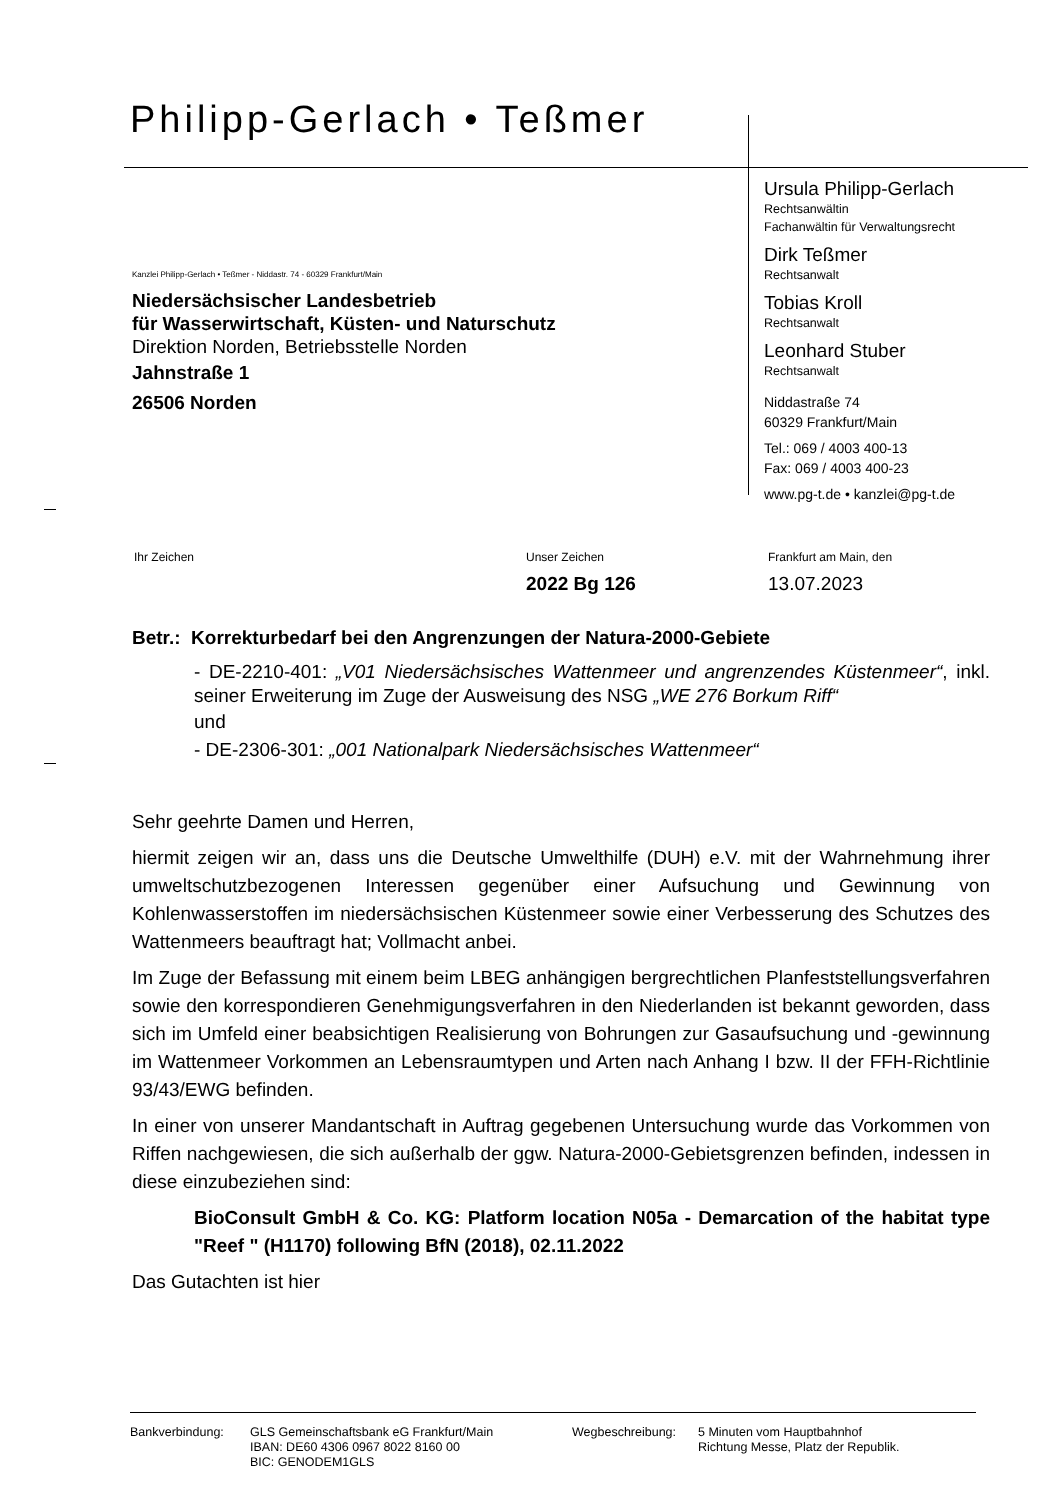Philipp-Gerlach • Teßmer
Kanzlei Philipp-Gerlach • Teßmer - Niddastr. 74 - 60329 Frankfurt/Main
Niedersächsischer Landesbetrieb
für Wasserwirtschaft, Küsten- und Naturschutz
Direktion Norden, Betriebsstelle Norden
Jahnstraße 1
26506 Norden
Ursula Philipp-Gerlach
Rechtsanwältin
Fachanwältin für Verwaltungsrecht
Dirk Teßmer
Rechtsanwalt
Tobias Kroll
Rechtsanwalt
Leonhard Stuber
Rechtsanwalt
Niddastraße 74
60329 Frankfurt/Main
Tel.: 069 / 4003 400-13
Fax: 069 / 4003 400-23
www.pg-t.de • kanzlei@pg-t.de
Ihr Zeichen Unser Zeichen
2022 Bg 126
Frankfurt am Main, den
13.07.2023
Betr.: Korrekturbedarf bei den Angrenzungen der Natura-2000-Gebiete
- DE-2210-401: „V01 Niedersächsisches Wattenmeer und angrenzendes Küstenmeer“, inkl. seiner Erweiterung im Zuge der Ausweisung des NSG „WE 276 Borkum Riff“
und
- DE-2306-301: „001 Nationalpark Niedersächsisches Wattenmeer“
Sehr geehrte Damen und Herren,
hiermit zeigen wir an, dass uns die Deutsche Umwelthilfe (DUH) e.V. mit der Wahrnehmung ihrer umweltschutzbezogenen Interessen gegenüber einer Aufsuchung und Gewinnung von Kohlenwasserstoffen im niedersächsischen Küstenmeer sowie einer Verbesserung des Schutzes des Wattenmeers beauftragt hat; Vollmacht anbei.
Im Zuge der Befassung mit einem beim LBEG anhängigen bergrechtlichen Planfeststellungsverfahren sowie den korrespondieren Genehmigungsverfahren in den Niederlanden ist bekannt geworden, dass sich im Umfeld einer beabsichtigen Realisierung von Bohrungen zur Gasaufsuchung und -gewinnung im Wattenmeer Vorkommen an Lebensraumtypen und Arten nach Anhang I bzw. II der FFH-Richtlinie 93/43/EWG befinden.
In einer von unserer Mandantschaft in Auftrag gegebenen Untersuchung wurde das Vorkommen von Riffen nachgewiesen, die sich außerhalb der ggw. Natura-2000-Gebietsgrenzen befinden, indessen in diese einzubeziehen sind:
BioConsult GmbH & Co. KG: Platform location N05a - Demarcation of the habitat type "Reef " (H1170) following BfN (2018), 02.11.2022
Das Gutachten ist hier
Bankverbindung: GLS Gemeinschaftsbank eG Frankfurt/Main
IBAN: DE60 4306 0967 8022 8160 00
BIC: GENODEM1GLS
Wegbeschreibung: 5 Minuten vom Hauptbahnhof
Richtung Messe, Platz der Republik.